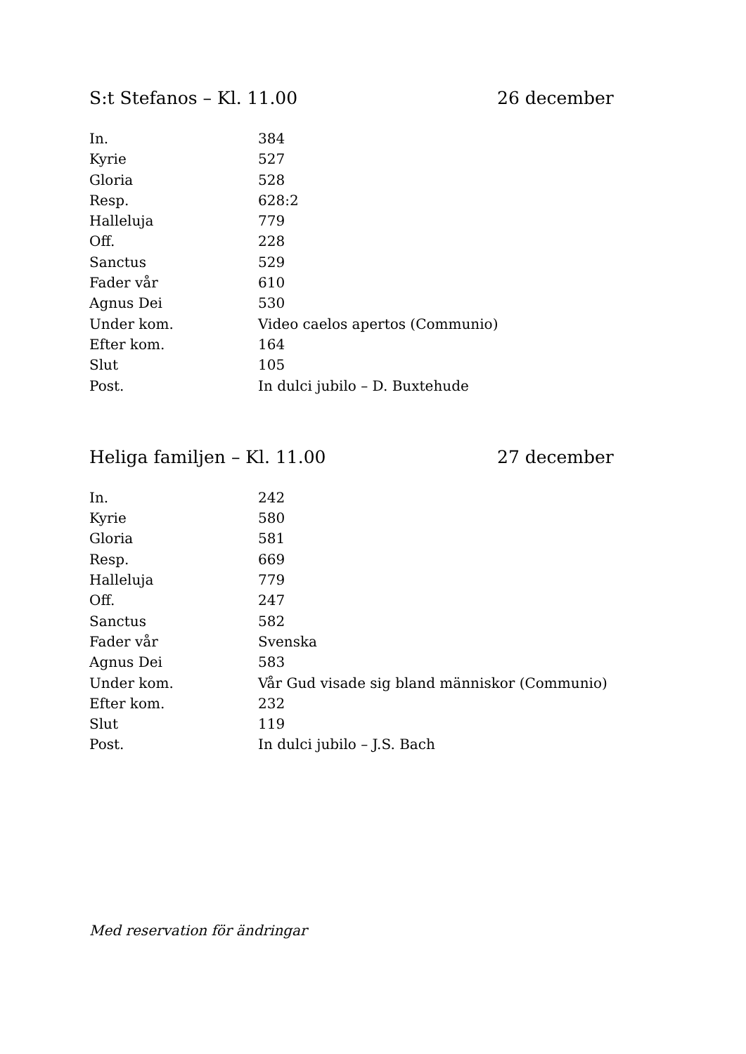S:t Stefanos – Kl. 11.00 26 december
| In. | 384 |
| Kyrie | 527 |
| Gloria | 528 |
| Resp. | 628:2 |
| Halleluja | 779 |
| Off. | 228 |
| Sanctus | 529 |
| Fader vår | 610 |
| Agnus Dei | 530 |
| Under kom. | Video caelos apertos (Communio) |
| Efter kom. | 164 |
| Slut | 105 |
| Post. | In dulci jubilo – D. Buxtehude |
Heliga familjen – Kl. 11.00 27 december
| In. | 242 |
| Kyrie | 580 |
| Gloria | 581 |
| Resp. | 669 |
| Halleluja | 779 |
| Off. | 247 |
| Sanctus | 582 |
| Fader vår | Svenska |
| Agnus Dei | 583 |
| Under kom. | Vår Gud visade sig bland människor (Communio) |
| Efter kom. | 232 |
| Slut | 119 |
| Post. | In dulci jubilo – J.S. Bach |
Med reservation för ändringar